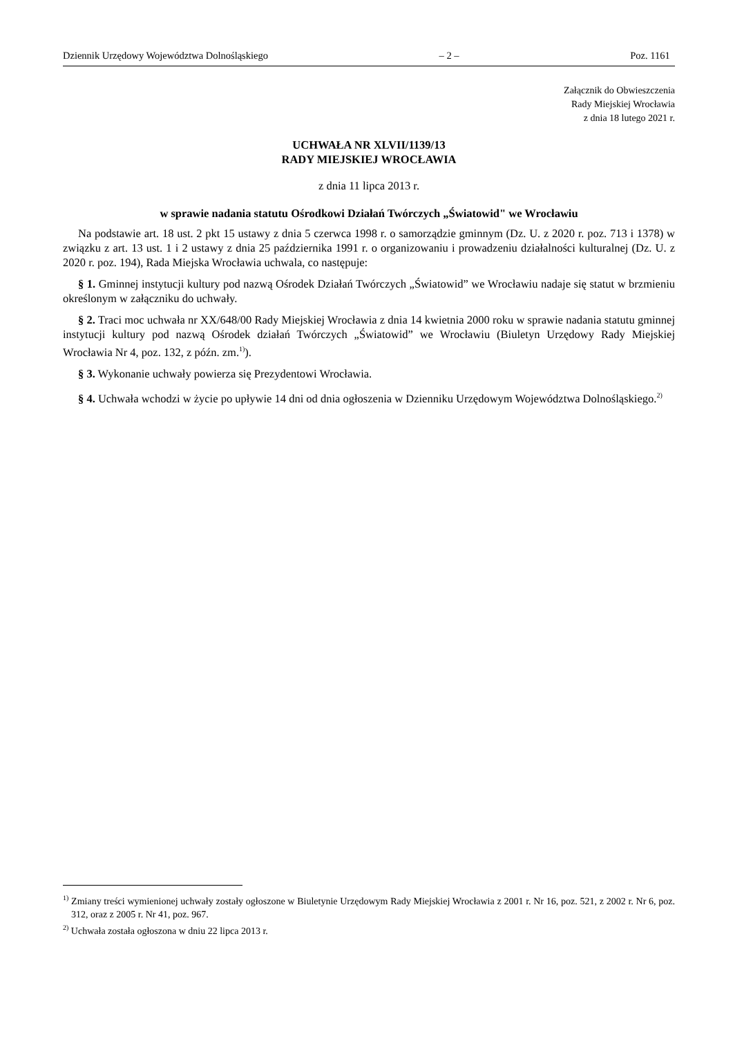Dziennik Urzędowy Województwa Dolnośląskiego – 2 – Poz. 1161
Załącznik do Obwieszczenia
Rady Miejskiej Wrocławia
z dnia 18 lutego 2021 r.
UCHWAŁA NR XLVII/1139/13
RADY MIEJSKIEJ WROCŁAWIA
z dnia 11 lipca 2013 r.
w sprawie nadania statutu Ośrodkowi Działań Twórczych „Światowid" we Wrocławiu
Na podstawie art. 18 ust. 2 pkt 15 ustawy z dnia 5 czerwca 1998 r. o samorządzie gminnym (Dz. U. z 2020 r. poz. 713 i 1378) w związku z art. 13 ust. 1 i 2 ustawy z dnia 25 października 1991 r. o organizowaniu i prowadzeniu działalności kulturalnej (Dz. U. z 2020 r. poz. 194), Rada Miejska Wrocławia uchwala, co następuje:
§ 1. Gminnej instytucji kultury pod nazwą Ośrodek Działań Twórczych „Światowid” we Wrocławiu nadaje się statut w brzmieniu określonym w załączniku do uchwały.
§ 2. Traci moc uchwała nr XX/648/00 Rady Miejskiej Wrocławia z dnia 14 kwietnia 2000 roku w sprawie nadania statutu gminnej instytucji kultury pod nazwą Ośrodek działań Twórczych „Światowid” we Wrocławiu (Biuletyn Urzędowy Rady Miejskiej Wrocławia Nr 4, poz. 132, z późn. zm.<sup>1)</sup>).
§ 3. Wykonanie uchwały powierza się Prezydentowi Wrocławia.
§ 4. Uchwała wchodzi w życie po upływie 14 dni od dnia ogłoszenia w Dzienniku Urzędowym Województwa Dolnośląskiego.<sup>2)</sup>
<sup>1)</sup> Zmiany treści wymienionej uchwały zostały ogłoszone w Biuletynie Urzędowym Rady Miejskiej Wrocławia z 2001 r. Nr 16, poz. 521, z 2002 r. Nr 6, poz. 312, oraz z 2005 r. Nr 41, poz. 967.
<sup>2)</sup> Uchwała została ogłoszona w dniu 22 lipca 2013 r.